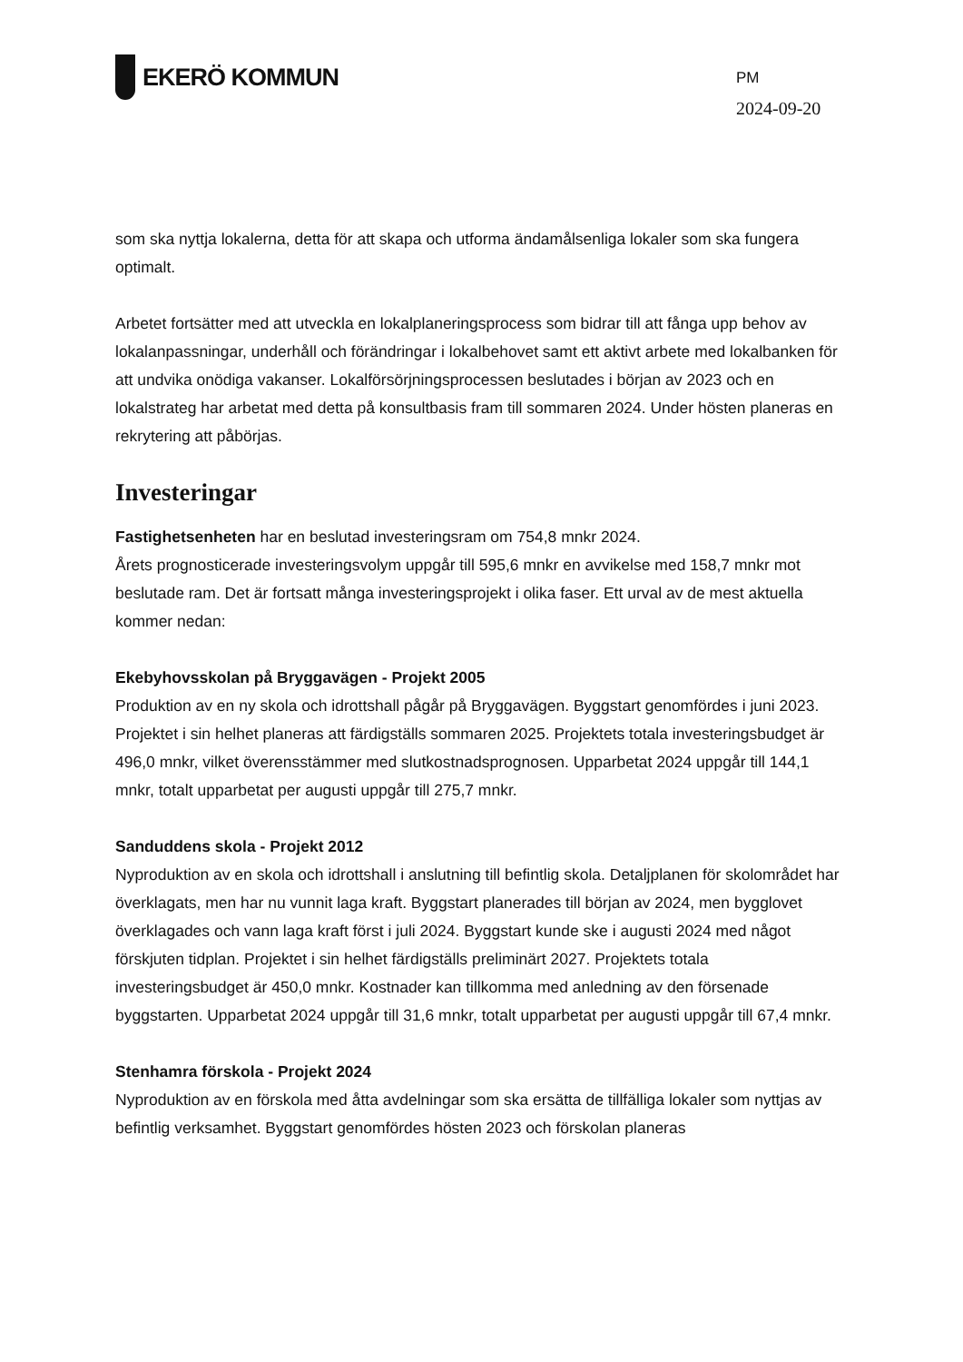EKERÖ KOMMUN
PM
2024-09-20
som ska nyttja lokalerna, detta för att skapa och utforma ändamålsenliga lokaler som ska fungera optimalt.
Arbetet fortsätter med att utveckla en lokalplaneringsprocess som bidrar till att fånga upp behov av lokalanpassningar, underhåll och förändringar i lokalbehovet samt ett aktivt arbete med lokalbanken för att undvika onödiga vakanser. Lokalförsörjningsprocessen beslutades i början av 2023 och en lokalstrateg har arbetat med detta på konsultbasis fram till sommaren 2024. Under hösten planeras en rekrytering att påbörjas.
Investeringar
Fastighetsenheten har en beslutad investeringsram om 754,8 mnkr 2024.
Årets prognosticerade investeringsvolym uppgår till 595,6 mnkr en avvikelse med 158,7 mnkr mot beslutade ram. Det är fortsatt många investeringsprojekt i olika faser. Ett urval av de mest aktuella kommer nedan:
Ekebyhovsskolan på Bryggavägen - Projekt 2005
Produktion av en ny skola och idrottshall pågår på Bryggavägen. Byggstart genomfördes i juni 2023. Projektet i sin helhet planeras att färdigställs sommaren 2025. Projektets totala investeringsbudget är 496,0 mnkr, vilket överensstämmer med slutkostnadsprognosen. Upparbetat 2024 uppgår till 144,1 mnkr, totalt upparbetat per augusti uppgår till 275,7 mnkr.
Sanduddens skola - Projekt 2012
Nyproduktion av en skola och idrottshall i anslutning till befintlig skola. Detaljplanen för skolområdet har överklagats, men har nu vunnit laga kraft. Byggstart planerades till början av 2024, men bygglovet överklagades och vann laga kraft först i juli 2024. Byggstart kunde ske i augusti 2024 med något förskjuten tidplan. Projektet i sin helhet färdigställs preliminärt 2027. Projektets totala investeringsbudget är 450,0 mnkr. Kostnader kan tillkomma med anledning av den försenade byggstarten. Upparbetat 2024 uppgår till 31,6 mnkr, totalt upparbetat per augusti uppgår till 67,4 mnkr.
Stenhamra förskola - Projekt 2024
Nyproduktion av en förskola med åtta avdelningar som ska ersätta de tillfälliga lokaler som nyttjas av befintlig verksamhet. Byggstart genomfördes hösten 2023 och förskolan planeras